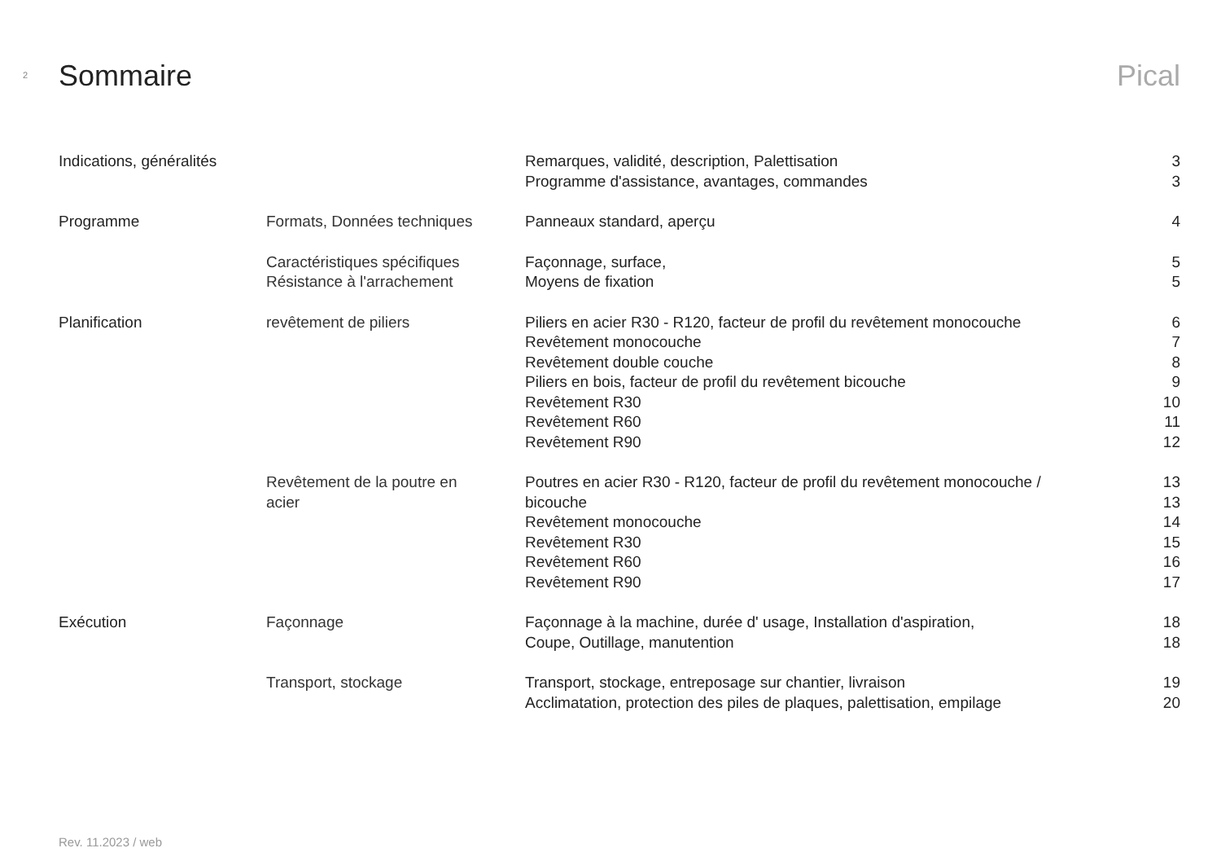2
Sommaire Pical
| Indications, généralités | | Remarques, validité, description, Palettisation | 3 |
| | | Programme d'assistance, avantages, commandes | 3 |
| Programme | Formats, Données techniques | Panneaux standard, aperçu | 4 |
| | Caractéristiques spécifiques | Façonnage, surface, | 5 |
| | Résistance à l'arrachement | Moyens de fixation | 5 |
| Planification | revêtement de piliers | Piliers en acier R30 - R120, facteur de profil du revêtement monocouche | 6 |
| | | Revêtement monocouche | 7 |
| | | Revêtement double couche | 8 |
| | | Piliers en bois, facteur de profil du revêtement bicouche | 9 |
| | | Revêtement R30 | 10 |
| | | Revêtement R60 | 11 |
| | | Revêtement R90 | 12 |
| | Revêtement de la poutre en | Poutres en acier R30 - R120, facteur de profil du revêtement monocouche / | 13 |
| | acier | bicouche | 13 |
| | | Revêtement monocouche | 14 |
| | | Revêtement R30 | 15 |
| | | Revêtement R60 | 16 |
| | | Revêtement R90 | 17 |
| Exécution | Façonnage | Façonnage à la machine, durée d' usage, Installation d'aspiration, | 18 |
| | | Coupe, Outillage, manutention | 18 |
| | Transport, stockage | Transport, stockage, entreposage sur chantier, livraison | 19 |
| | | Acclimatation, protection des piles de plaques, palettisation, empilage | 20 |
Rev. 11.2023 / web